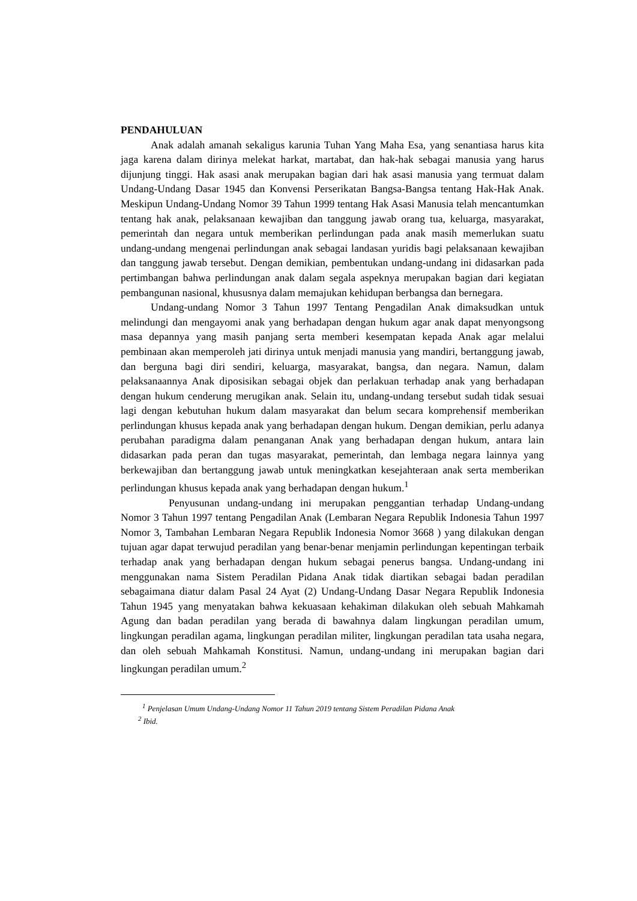PENDAHULUAN
Anak adalah amanah sekaligus karunia Tuhan Yang Maha Esa, yang senantiasa harus kita jaga karena dalam dirinya melekat harkat, martabat, dan hak-hak sebagai manusia yang harus dijunjung tinggi. Hak asasi anak merupakan bagian dari hak asasi manusia yang termuat dalam Undang-Undang Dasar 1945 dan Konvensi Perserikatan Bangsa-Bangsa tentang Hak-Hak Anak. Meskipun Undang-Undang Nomor 39 Tahun 1999 tentang Hak Asasi Manusia telah mencantumkan tentang hak anak, pelaksanaan kewajiban dan tanggung jawab orang tua, keluarga, masyarakat, pemerintah dan negara untuk memberikan perlindungan pada anak masih memerlukan suatu undang-undang mengenai perlindungan anak sebagai landasan yuridis bagi pelaksanaan kewajiban dan tanggung jawab tersebut. Dengan demikian, pembentukan undang-undang ini didasarkan pada pertimbangan bahwa perlindungan anak dalam segala aspeknya merupakan bagian dari kegiatan pembangunan nasional, khususnya dalam memajukan kehidupan berbangsa dan bernegara.
Undang-undang Nomor 3 Tahun 1997 Tentang Pengadilan Anak dimaksudkan untuk melindungi dan mengayomi anak yang berhadapan dengan hukum agar anak dapat menyongsong masa depannya yang masih panjang serta memberi kesempatan kepada Anak agar melalui pembinaan akan memperoleh jati dirinya untuk menjadi manusia yang mandiri, bertanggung jawab, dan berguna bagi diri sendiri, keluarga, masyarakat, bangsa, dan negara. Namun, dalam pelaksanaannya Anak diposisikan sebagai objek dan perlakuan terhadap anak yang berhadapan dengan hukum cenderung merugikan anak. Selain itu, undang-undang tersebut sudah tidak sesuai lagi dengan kebutuhan hukum dalam masyarakat dan belum secara komprehensif memberikan perlindungan khusus kepada anak yang berhadapan dengan hukum. Dengan demikian, perlu adanya perubahan paradigma dalam penanganan Anak yang berhadapan dengan hukum, antara lain didasarkan pada peran dan tugas masyarakat, pemerintah, dan lembaga negara lainnya yang berkewajiban dan bertanggung jawab untuk meningkatkan kesejahteraan anak serta memberikan perlindungan khusus kepada anak yang berhadapan dengan hukum.<sup>1</sup>
Penyusunan undang-undang ini merupakan penggantian terhadap Undang-undang Nomor 3 Tahun 1997 tentang Pengadilan Anak (Lembaran Negara Republik Indonesia Tahun 1997 Nomor 3, Tambahan Lembaran Negara Republik Indonesia Nomor 3668 ) yang dilakukan dengan tujuan agar dapat terwujud peradilan yang benar-benar menjamin perlindungan kepentingan terbaik terhadap anak yang berhadapan dengan hukum sebagai penerus bangsa. Undang-undang ini menggunakan nama Sistem Peradilan Pidana Anak tidak diartikan sebagai badan peradilan sebagaimana diatur dalam Pasal 24 Ayat (2) Undang-Undang Dasar Negara Republik Indonesia Tahun 1945 yang menyatakan bahwa kekuasaan kehakiman dilakukan oleh sebuah Mahkamah Agung dan badan peradilan yang berada di bawahnya dalam lingkungan peradilan umum, lingkungan peradilan agama, lingkungan peradilan militer, lingkungan peradilan tata usaha negara, dan oleh sebuah Mahkamah Konstitusi. Namun, undang-undang ini merupakan bagian dari lingkungan peradilan umum.<sup>2</sup>
<sup>1</sup> Penjelasan Umum Undang-Undang Nomor 11 Tahun 2019 tentang Sistem Peradilan Pidana Anak
<sup>2</sup> Ibid.